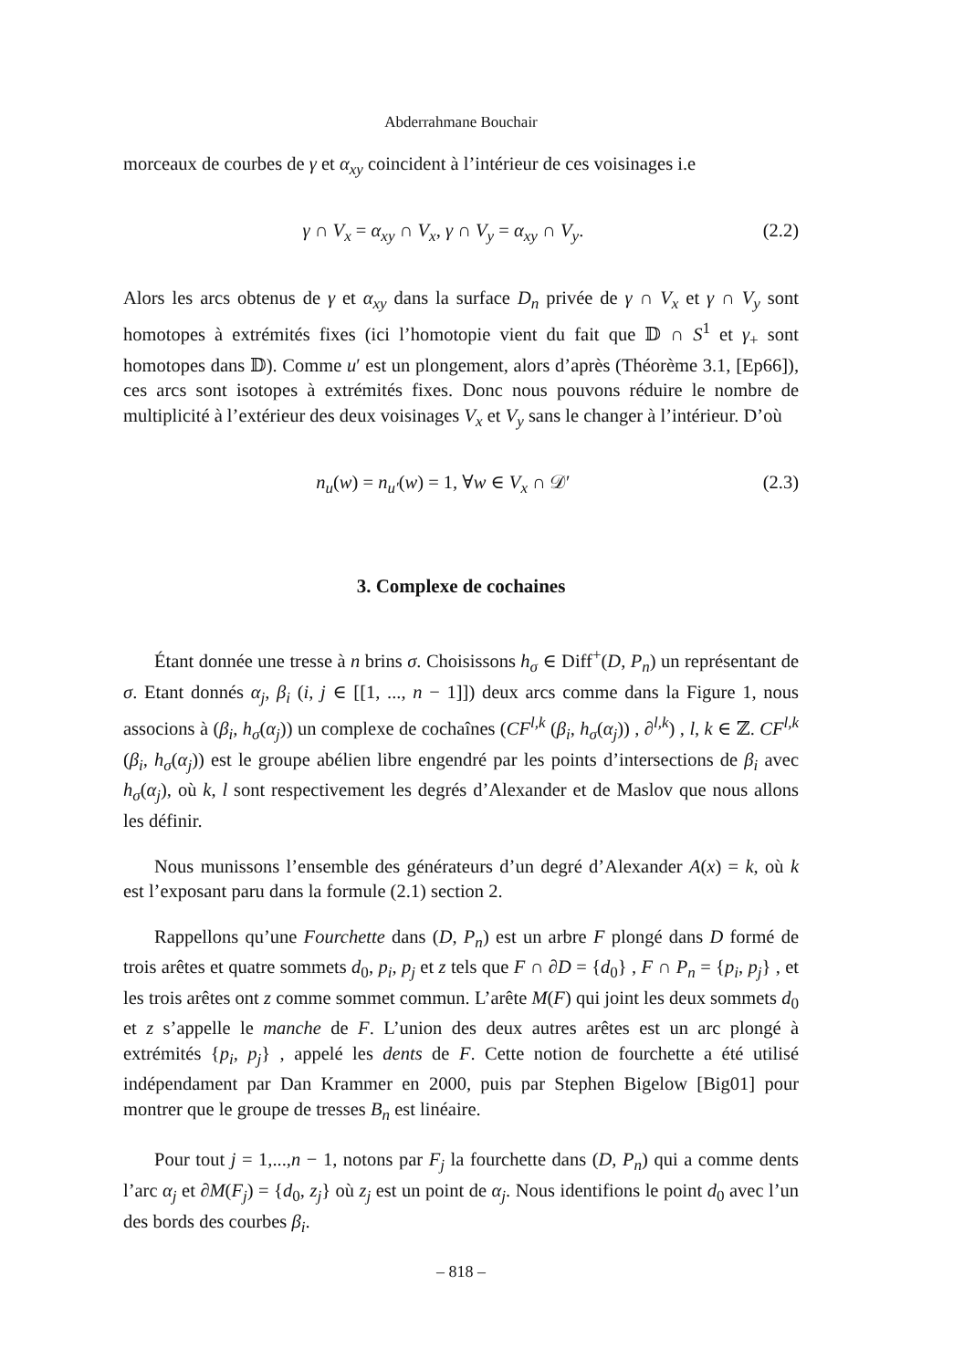Abderrahmane Bouchair
morceaux de courbes de γ et α<sub>xy</sub> coincident à l’intérieur de ces voisinages i.e
γ ∩ V<sub>x</sub> = α<sub>xy</sub> ∩ V<sub>x</sub>, γ ∩ V<sub>y</sub> = α<sub>xy</sub> ∩ V<sub>y</sub>. (2.2)
Alors les arcs obtenus de γ et α<sub>xy</sub> dans la surface D<sub>n</sub> privée de γ ∩ V<sub>x</sub> et γ ∩ V<sub>y</sub> sont homotopes à extrémités fixes (ici l’homotopie vient du fait que 𝔻 ∩ S<sup>1</sup> et γ<sub>+</sub> sont homotopes dans 𝔻). Comme u′ est un plongement, alors d’après (Théorème 3.1, [Ep66]), ces arcs sont isotopes à extrémités fixes. Donc nous pouvons réduire le nombre de multiplicité à l’extérieur des deux voisinages V<sub>x</sub> et V<sub>y</sub> sans le changer à l’intérieur. D’où
n<sub>u</sub>(w) = n<sub>u′</sub>(w) = 1, ∀w ∈ V<sub>x</sub> ∩ 𝒟′ (2.3)
3. Complexe de cochaines
Étant donnée une tresse à n brins σ. Choisissons h<sub>σ</sub> ∈ Diff<sup>+</sup>(D, P<sub>n</sub>) un représentant de σ. Etant donnés α<sub>j</sub>, β<sub>i</sub> (i, j ∈ [[1, ..., n − 1]]) deux arcs comme dans la Figure 1, nous associons à (β<sub>i</sub>, h<sub>σ</sub>(α<sub>j</sub>)) un complexe de cochaînes (CF<sup>l,k</sup> (β<sub>i</sub>, h<sub>σ</sub>(α<sub>j</sub>)) , ∂<sup>l,k</sup>) , l, k ∈ ℤ. CF<sup>l,k</sup> (β<sub>i</sub>, h<sub>σ</sub>(α<sub>j</sub>)) est le groupe abélien libre engendré par les points d’intersections de β<sub>i</sub> avec h<sub>σ</sub>(α<sub>j</sub>), où k, l sont respectivement les degrés d’Alexander et de Maslov que nous allons les définir.
Nous munissons l’ensemble des générateurs d’un degré d’Alexander A(x) = k, où k est l’exposant paru dans la formule (2.1) section 2.
Rappellons qu’une Fourchette dans (D, P<sub>n</sub>) est un arbre F plongé dans D formé de trois arêtes et quatre sommets d<sub>0</sub>, p<sub>i</sub>, p<sub>j</sub> et z tels que F ∩ ∂D = {d<sub>0</sub>} , F ∩ P<sub>n</sub> = {p<sub>i</sub>, p<sub>j</sub>} , et les trois arêtes ont z comme sommet commun. L’arête M(F) qui joint les deux sommets d<sub>0</sub> et z s’appelle le manche de F. L’union des deux autres arêtes est un arc plongé à extrémités {p<sub>i</sub>, p<sub>j</sub>} , appelé les dents de F. Cette notion de fourchette a été utilisé indépendament par Dan Krammer en 2000, puis par Stephen Bigelow [Big01] pour montrer que le groupe de tresses B<sub>n</sub> est linéaire.
Pour tout j = 1,...,n − 1, notons par F<sub>j</sub> la fourchette dans (D, P<sub>n</sub>) qui a comme dents l’arc α<sub>j</sub> et ∂M(F<sub>j</sub>) = {d<sub>0</sub>, z<sub>j</sub>} où z<sub>j</sub> est un point de α<sub>j</sub>. Nous identifions le point d<sub>0</sub> avec l’un des bords des courbes β<sub>i</sub>.
– 818 –